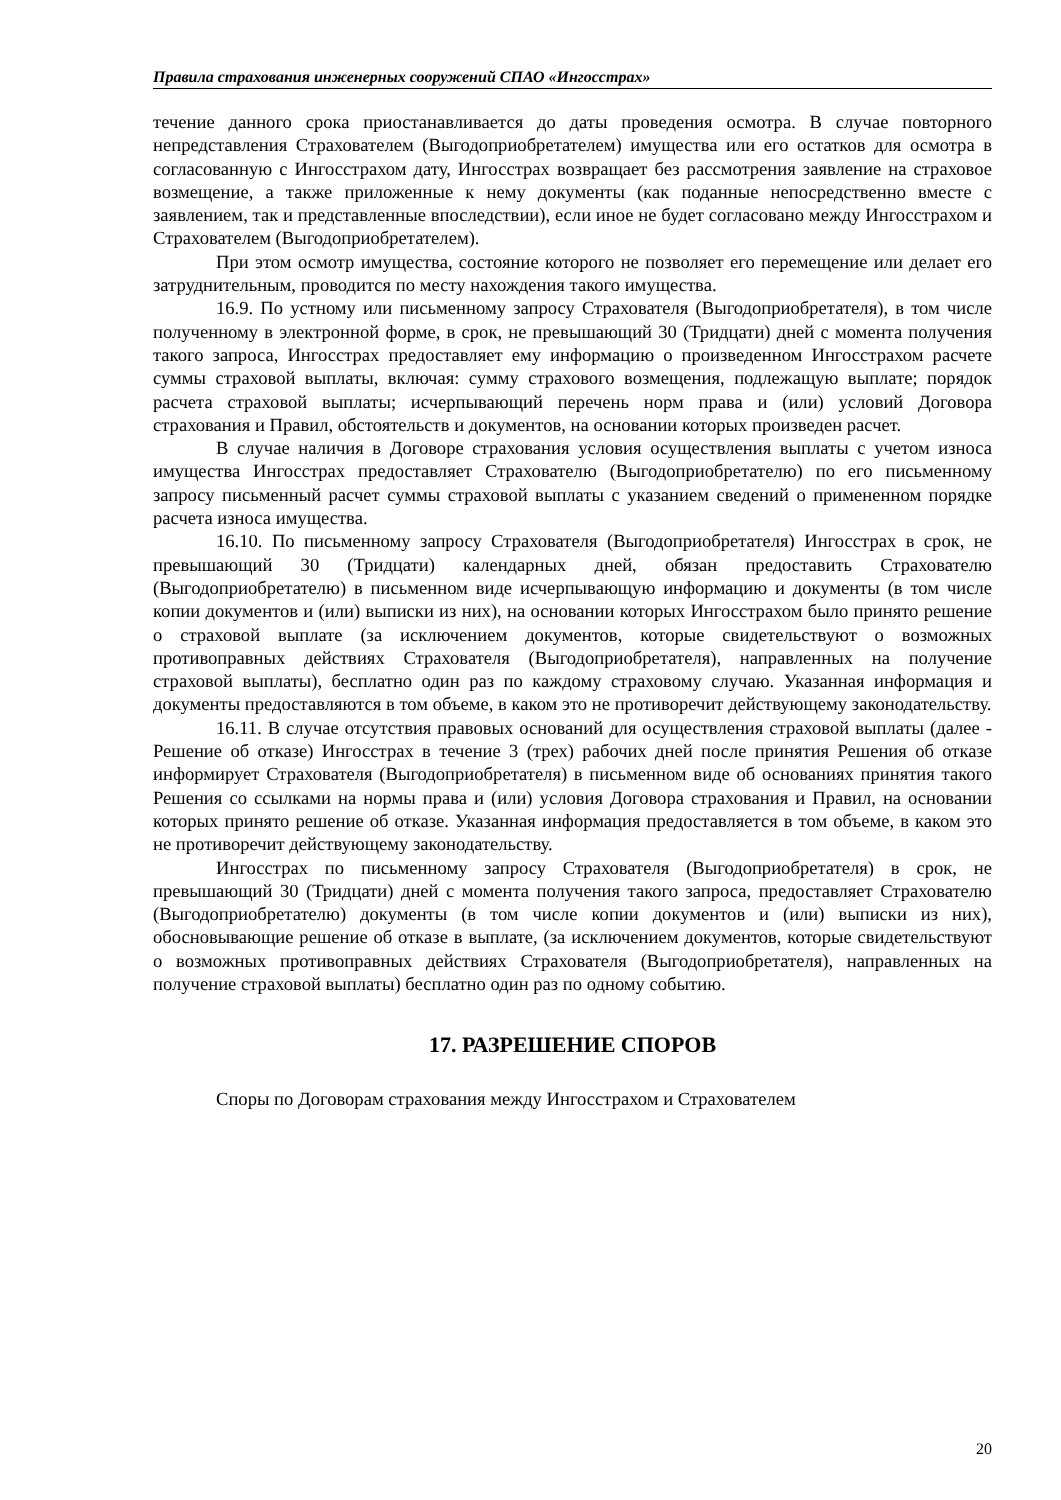Правила страхования инженерных сооружений СПАО «Ингосстрах»
течение данного срока приостанавливается до даты проведения осмотра. В случае повторного непредставления Страхователем (Выгодоприобретателем) имущества или его остатков для осмотра в согласованную с Ингосстрахом дату, Ингосстрах возвращает без рассмотрения заявление на страховое возмещение, а также приложенные к нему документы (как поданные непосредственно вместе с заявлением, так и представленные впоследствии), если иное не будет согласовано между Ингосстрахом и Страхователем (Выгодоприобретателем).
При этом осмотр имущества, состояние которого не позволяет его перемещение или делает его затруднительным, проводится по месту нахождения такого имущества.
16.9. По устному или письменному запросу Страхователя (Выгодоприобретателя), в том числе полученному в электронной форме, в срок, не превышающий 30 (Тридцати) дней с момента получения такого запроса, Ингосстрах предоставляет ему информацию о произведенном Ингосстрахом расчете суммы страховой выплаты, включая: сумму страхового возмещения, подлежащую выплате; порядок расчета страховой выплаты; исчерпывающий перечень норм права и (или) условий Договора страхования и Правил, обстоятельств и документов, на основании которых произведен расчет.
В случае наличия в Договоре страхования условия осуществления выплаты с учетом износа имущества Ингосстрах предоставляет Страхователю (Выгодоприобретателю) по его письменному запросу письменный расчет суммы страховой выплаты с указанием сведений о примененном порядке расчета износа имущества.
16.10. По письменному запросу Страхователя (Выгодоприобретателя) Ингосстрах в срок, не превышающий 30 (Тридцати) календарных дней, обязан предоставить Страхователю (Выгодоприобретателю) в письменном виде исчерпывающую информацию и документы (в том числе копии документов и (или) выписки из них), на основании которых Ингосстрахом было принято решение о страховой выплате (за исключением документов, которые свидетельствуют о возможных противоправных действиях Страхователя (Выгодоприобретателя), направленных на получение страховой выплаты), бесплатно один раз по каждому страховому случаю. Указанная информация и документы предоставляются в том объеме, в каком это не противоречит действующему законодательству.
16.11. В случае отсутствия правовых оснований для осуществления страховой выплаты (далее - Решение об отказе) Ингосстрах в течение 3 (трех) рабочих дней после принятия Решения об отказе информирует Страхователя (Выгодоприобретателя) в письменном виде об основаниях принятия такого Решения со ссылками на нормы права и (или) условия Договора страхования и Правил, на основании которых принято решение об отказе. Указанная информация предоставляется в том объеме, в каком это не противоречит действующему законодательству.
Ингосстрах по письменному запросу Страхователя (Выгодоприобретателя) в срок, не превышающий 30 (Тридцати) дней с момента получения такого запроса, предоставляет Страхователю (Выгодоприобретателю) документы (в том числе копии документов и (или) выписки из них), обосновывающие решение об отказе в выплате, (за исключением документов, которые свидетельствуют о возможных противоправных действиях Страхователя (Выгодоприобретателя), направленных на получение страховой выплаты) бесплатно один раз по одному событию.
17. РАЗРЕШЕНИЕ СПОРОВ
Споры по Договорам страхования между Ингосстрахом и Страхователем
20